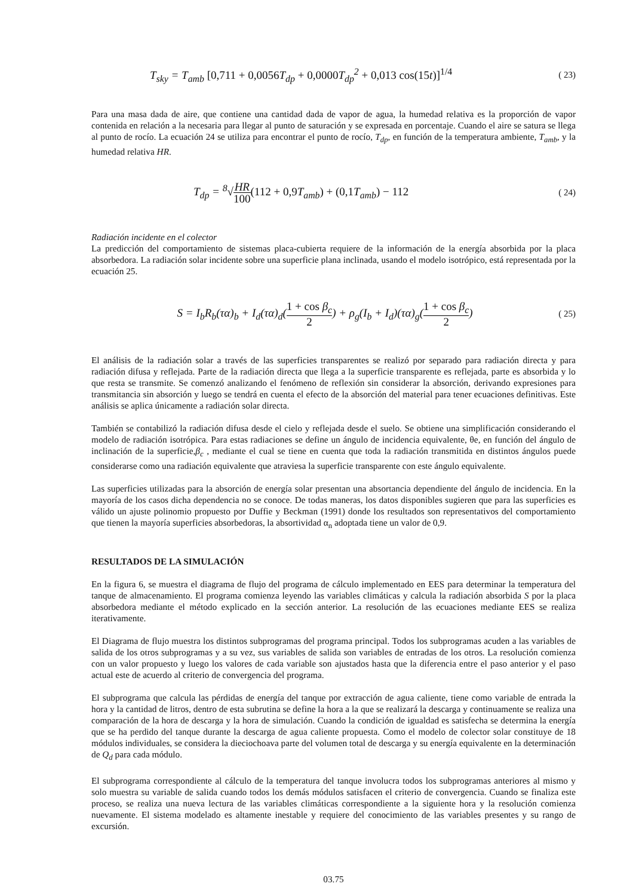T<sub>sky</sub> = T<sub>amb</sub> [0,711 + 0,0056 T<sub>dp</sub> + 0,0000 T<sub>dp</sub><sup>2</sup> + 0,013 cos(15t)]<sup>1/4</sup>
( 23)
Para una masa dada de aire, que contiene una cantidad dada de vapor de agua, la humedad relativa es la proporción de vapor contenida en relación a la necesaria para llegar al punto de saturación y se expresada en porcentaje. Cuando el aire se satura se llega al punto de rocío. La ecuación 24 se utiliza para encontrar el punto de rocío, T<sub>dp</sub>, en función de la temperatura ambiente, T<sub>amb</sub>, y la humedad relativa HR.
T<sub>dp</sub> = <sup>8</sup>√HR 100(112 + 0,9 T<sub>amb</sub>) + (0,1 T<sub>amb</sub>) − 112
( 24)
Radiación incidente en el colector
La predicción del comportamiento de sistemas placa-cubierta requiere de la información de la energía absorbida por la placa absorbedora. La radiación solar incidente sobre una superficie plana inclinada, usando el modelo isotrópico, está representada por la ecuación 25.
S = I<sub>b</sub>R<sub>b</sub>(τα)<sub>b</sub> + I<sub>d</sub>(τα)<sub>d</sub>(1 + cos β<sub>c</sub> 2) + ρ<sub>g</sub>(I<sub>b</sub> + I<sub>d</sub>)(τα)<sub>g</sub>(1 + cos β<sub>c</sub> 2)
( 25)
El análisis de la radiación solar a través de las superficies transparentes se realizó por separado para radiación directa y para radiación difusa y reflejada. Parte de la radiación directa que llega a la superficie transparente es reflejada, parte es absorbida y lo que resta se transmite. Se comenzó analizando el fenómeno de reflexión sin considerar la absorción, derivando expresiones para transmitancia sin absorción y luego se tendrá en cuenta el efecto de la absorción del material para tener ecuaciones definitivas. Este análisis se aplica únicamente a radiación solar directa.
También se contabilizó la radiación difusa desde el cielo y reflejada desde el suelo. Se obtiene una simplificación considerando el modelo de radiación isotrópica. Para estas radiaciones se define un ángulo de incidencia equivalente, θe, en función del ángulo de inclinación de la superficie,β<sub>c</sub> , mediante el cual se tiene en cuenta que toda la radiación transmitida en distintos ángulos puede considerarse como una radiación equivalente que atraviesa la superficie transparente con este ángulo equivalente.
Las superficies utilizadas para la absorción de energía solar presentan una absortancia dependiente del ángulo de incidencia. En la mayoría de los casos dicha dependencia no se conoce. De todas maneras, los datos disponibles sugieren que para las superficies es válido un ajuste polinomio propuesto por Duffie y Beckman (1991) donde los resultados son representativos del comportamiento que tienen la mayoría superficies absorbedoras, la absortividad α<sub>n</sub> adoptada tiene un valor de 0,9.
RESULTADOS DE LA SIMULACIÓN
En la figura 6, se muestra el diagrama de flujo del programa de cálculo implementado en EES para determinar la temperatura del tanque de almacenamiento. El programa comienza leyendo las variables climáticas y calcula la radiación absorbida S por la placa absorbedora mediante el método explicado en la sección anterior. La resolución de las ecuaciones mediante EES se realiza iterativamente.
El Diagrama de flujo muestra los distintos subprogramas del programa principal. Todos los subprogramas acuden a las variables de salida de los otros subprogramas y a su vez, sus variables de salida son variables de entradas de los otros. La resolución comienza con un valor propuesto y luego los valores de cada variable son ajustados hasta que la diferencia entre el paso anterior y el paso actual este de acuerdo al criterio de convergencia del programa.
El subprograma que calcula las pérdidas de energía del tanque por extracción de agua caliente, tiene como variable de entrada la hora y la cantidad de litros, dentro de esta subrutina se define la hora a la que se realizará la descarga y continuamente se realiza una comparación de la hora de descarga y la hora de simulación. Cuando la condición de igualdad es satisfecha se determina la energía que se ha perdido del tanque durante la descarga de agua caliente propuesta. Como el modelo de colector solar constituye de 18 módulos individuales, se considera la dieciochoava parte del volumen total de descarga y su energía equivalente en la determinación de Q<sub>d</sub> para cada módulo.
El subprograma correspondiente al cálculo de la temperatura del tanque involucra todos los subprogramas anteriores al mismo y solo muestra su variable de salida cuando todos los demás módulos satisfacen el criterio de convergencia. Cuando se finaliza este proceso, se realiza una nueva lectura de las variables climáticas correspondiente a la siguiente hora y la resolución comienza nuevamente. El sistema modelado es altamente inestable y requiere del conocimiento de las variables presentes y su rango de excursión.
03.75